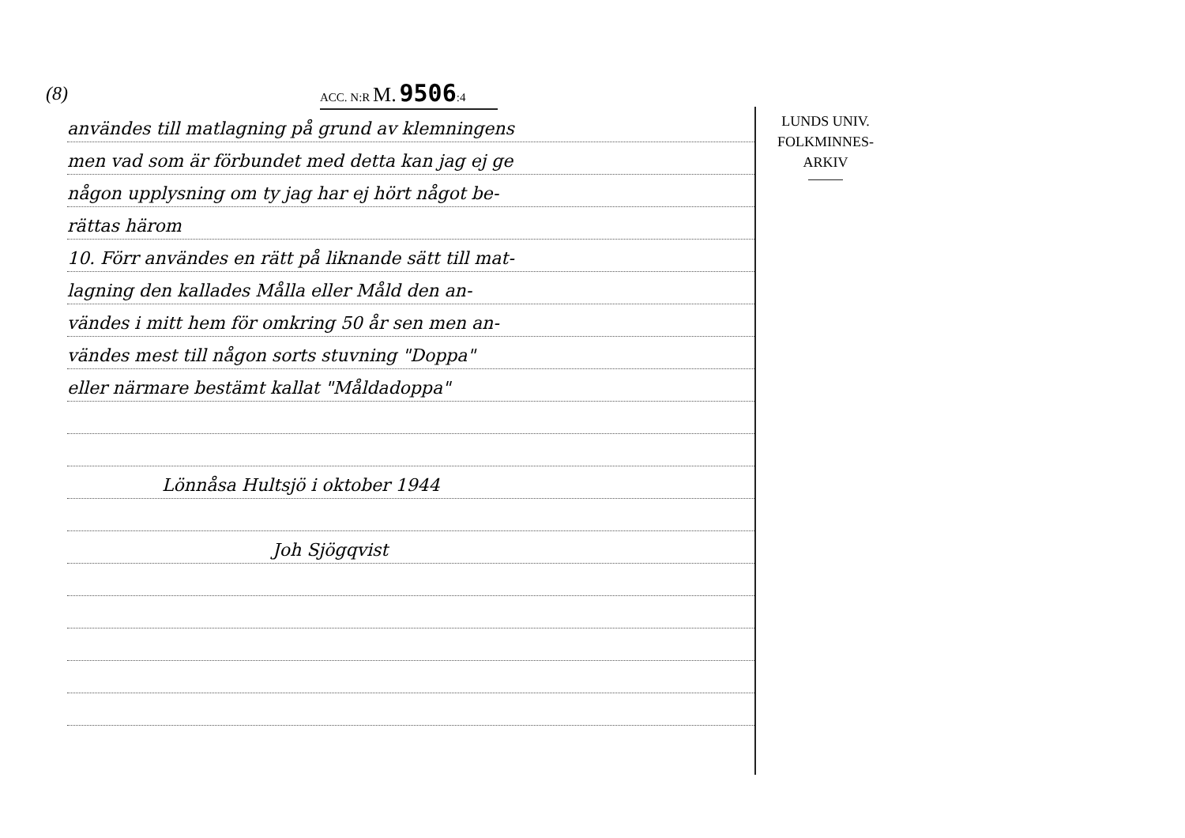(8)
ACC. N:R M. 9506:4
användes till matlagning på grund av klemningens
men vad som är förbundet med detta kan jag ej ge
någon upplysning om ty jag har ej hört något be-
rättas härom
10. Förr användes en rätt på liknande sätt till mat-
lagning den kallades Målla eller Måld den an-
vändes i mitt hem för omkring 50 år sen men an-
vändes mest till någon sorts stuvning "Doppa"
eller närmare bestämt kallat "Måldadoppa"
Lönnåsa Hultsjö i oktober 1944
Joh Sjögqvist
LUNDS UNIV.
FOLKMINNES-
ARKIV